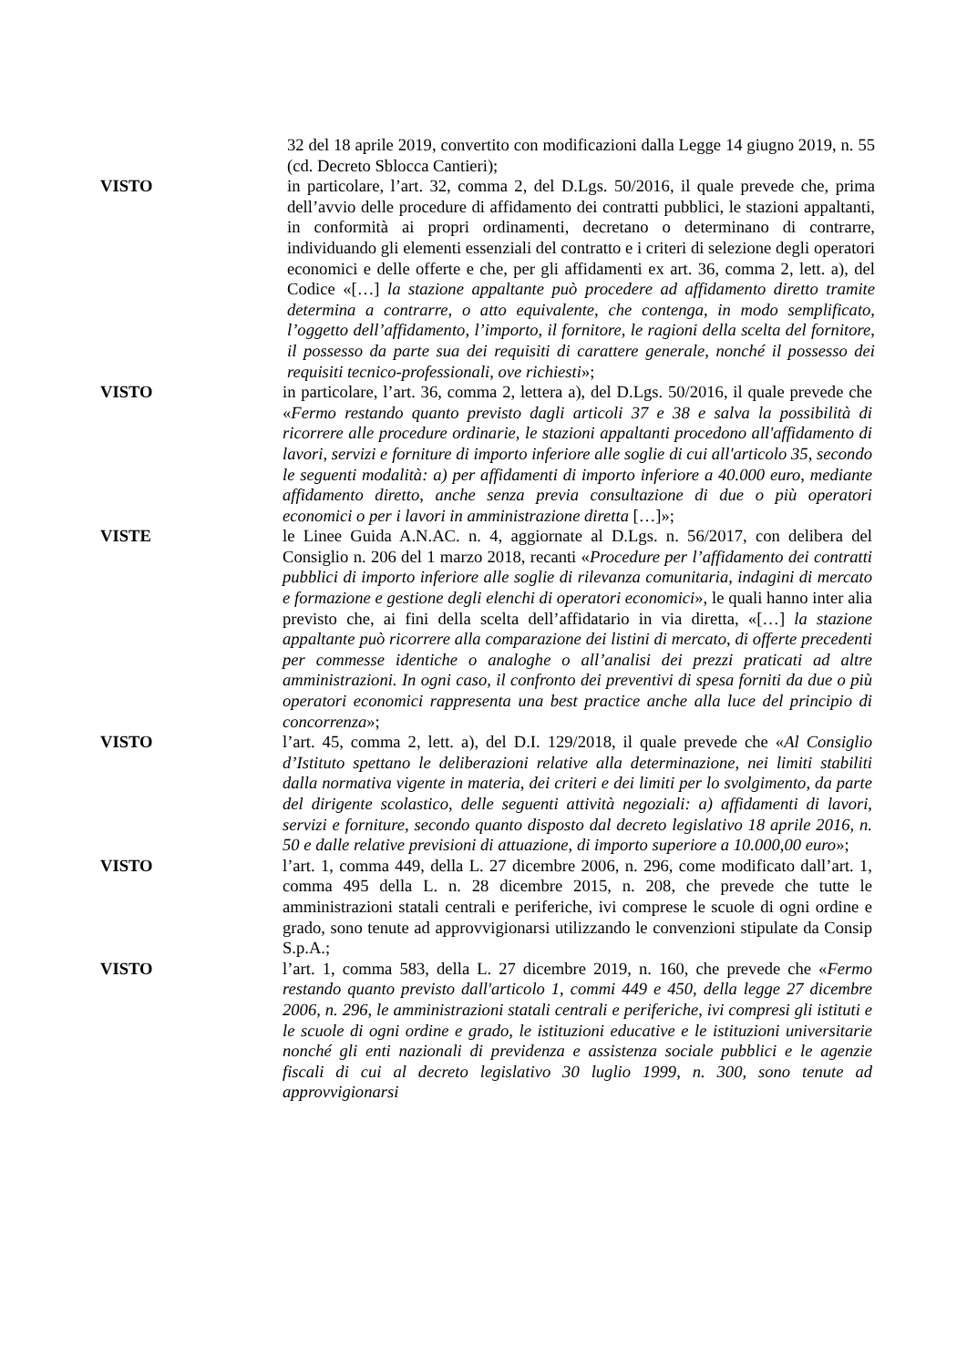32 del 18 aprile 2019, convertito con modificazioni dalla Legge 14 giugno 2019, n. 55 (cd. Decreto Sblocca Cantieri);
VISTO in particolare, l’art. 32, comma 2, del D.Lgs. 50/2016, il quale prevede che, prima dell’avvio delle procedure di affidamento dei contratti pubblici, le stazioni appaltanti, in conformità ai propri ordinamenti, decretano o determinano di contrarre, individuando gli elementi essenziali del contratto e i criteri di selezione degli operatori economici e delle offerte e che, per gli affidamenti ex art. 36, comma 2, lett. a), del Codice «[…] la stazione appaltante può procedere ad affidamento diretto tramite determina a contrarre, o atto equivalente, che contenga, in modo semplificato, l’oggetto dell’affidamento, l’importo, il fornitore, le ragioni della scelta del fornitore, il possesso da parte sua dei requisiti di carattere generale, nonché il possesso dei requisiti tecnico-professionali, ove richiesti»;
VISTO in particolare, l’art. 36, comma 2, lettera a), del D.Lgs. 50/2016, il quale prevede che «Fermo restando quanto previsto dagli articoli 37 e 38 e salva la possibilità di ricorrere alle procedure ordinarie, le stazioni appaltanti procedono all'affidamento di lavori, servizi e forniture di importo inferiore alle soglie di cui all'articolo 35, secondo le seguenti modalità: a) per affidamenti di importo inferiore a 40.000 euro, mediante affidamento diretto, anche senza previa consultazione di due o più operatori economici o per i lavori in amministrazione diretta […]»;
VISTE le Linee Guida A.N.AC. n. 4, aggiornate al D.Lgs. n. 56/2017, con delibera del Consiglio n. 206 del 1 marzo 2018, recanti «Procedure per l’affidamento dei contratti pubblici di importo inferiore alle soglie di rilevanza comunitaria, indagini di mercato e formazione e gestione degli elenchi di operatori economici», le quali hanno inter alia previsto che, ai fini della scelta dell’affidatario in via diretta, «[…] la stazione appaltante può ricorrere alla comparazione dei listini di mercato, di offerte precedenti per commesse identiche o analoghe o all’analisi dei prezzi praticati ad altre amministrazioni. In ogni caso, il confronto dei preventivi di spesa forniti da due o più operatori economici rappresenta una best practice anche alla luce del principio di concorrenza»;
VISTO l’art. 45, comma 2, lett. a), del D.I. 129/2018, il quale prevede che «Al Consiglio d’Istituto spettano le deliberazioni relative alla determinazione, nei limiti stabiliti dalla normativa vigente in materia, dei criteri e dei limiti per lo svolgimento, da parte del dirigente scolastico, delle seguenti attività negoziali: a) affidamenti di lavori, servizi e forniture, secondo quanto disposto dal decreto legislativo 18 aprile 2016, n. 50 e dalle relative previsioni di attuazione, di importo superiore a 10.000,00 euro»;
VISTO l’art. 1, comma 449, della L. 27 dicembre 2006, n. 296, come modificato dall’art. 1, comma 495 della L. n. 28 dicembre 2015, n. 208, che prevede che tutte le amministrazioni statali centrali e periferiche, ivi comprese le scuole di ogni ordine e grado, sono tenute ad approvvigionarsi utilizzando le convenzioni stipulate da Consip S.p.A.;
VISTO l’art. 1, comma 583, della L. 27 dicembre 2019, n. 160, che prevede che «Fermo restando quanto previsto dall'articolo 1, commi 449 e 450, della legge 27 dicembre 2006, n. 296, le amministrazioni statali centrali e periferiche, ivi compresi gli istituti e le scuole di ogni ordine e grado, le istituzioni educative e le istituzioni universitarie nonché gli enti nazionali di previdenza e assistenza sociale pubblici e le agenzie fiscali di cui al decreto legislativo 30 luglio 1999, n. 300, sono tenute ad approvvigionarsi